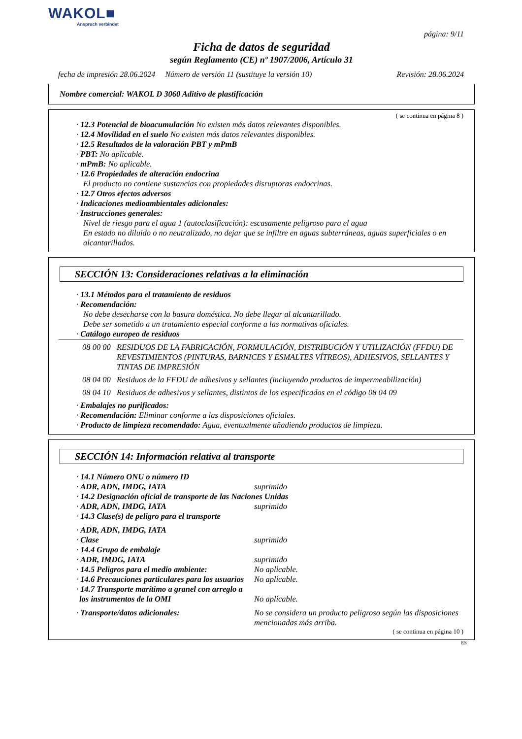WAKOL■
Anspruch verbindet
página: 9/11
Ficha de datos de seguridad
según Reglamento (CE) nº 1907/2006, Artículo 31
fecha de impresión 28.06.2024 Número de versión 11 (sustituye la versión 10) Revisión: 28.06.2024
Nombre comercial: WAKOL D 3060 Aditivo de plastificación
( se continua en página 8 )
· 12.3 Potencial de bioacumulación No existen más datos relevantes disponibles.
· 12.4 Movilidad en el suelo No existen más datos relevantes disponibles.
· 12.5 Resultados de la valoración PBT y mPmB
· PBT: No aplicable.
· mPmB: No aplicable.
· 12.6 Propiedades de alteración endocrina
El producto no contiene sustancias con propiedades disruptoras endocrinas.
· 12.7 Otros efectos adversos
· Indicaciones medioambientales adicionales:
· Instrucciones generales:
Nivel de riesgo para el agua 1 (autoclasificación): escasamente peligroso para el agua
En estado no diluido o no neutralizado, no dejar que se infiltre en aguas subterráneas, aguas superficiales o en alcantarillados.
SECCIÓN 13: Consideraciones relativas a la eliminación
· 13.1 Métodos para el tratamiento de residuos
· Recomendación:
No debe desecharse con la basura doméstica. No debe llegar al alcantarillado.
Debe ser sometido a un tratamiento especial conforme a las normativas oficiales.
· Catálogo europeo de residuos
08 00 00 RESIDUOS DE LA FABRICACIÓN, FORMULACIÓN, DISTRIBUCIÓN Y UTILIZACIÓN (FFDU) DE REVESTIMIENTOS (PINTURAS, BARNICES Y ESMALTES VÍTREOS), ADHESIVOS, SELLANTES Y TINTAS DE IMPRESIÓN
08 04 00 Residuos de la FFDU de adhesivos y sellantes (incluyendo productos de impermeabilización)
08 04 10 Residuos de adhesivos y sellantes, distintos de los especificados en el código 08 04 09
· Embalajes no purificados:
· Recomendación: Eliminar conforme a las disposiciones oficiales.
· Producto de limpieza recomendado: Agua, eventualmente añadiendo productos de limpieza.
SECCIÓN 14: Información relativa al transporte
· 14.1 Número ONU o número ID
· ADR, ADN, IMDG, IATA suprimido
· 14.2 Designación oficial de transporte de las Naciones Unidas
· ADR, ADN, IMDG, IATA suprimido
· 14.3 Clase(s) de peligro para el transporte
· ADR, ADN, IMDG, IATA
· Clase suprimido
· 14.4 Grupo de embalaje
· ADR, IMDG, IATA suprimido
· 14.5 Peligros para el medio ambiente: No aplicable.
· 14.6 Precauciones particulares para los usuarios No aplicable.
· 14.7 Transporte marítimo a granel con arreglo a los instrumentos de la OMI No aplicable.
· Transporte/datos adicionales: No se considera un producto peligroso según las disposiciones mencionadas más arriba.
( se continua en página 10 )
ES